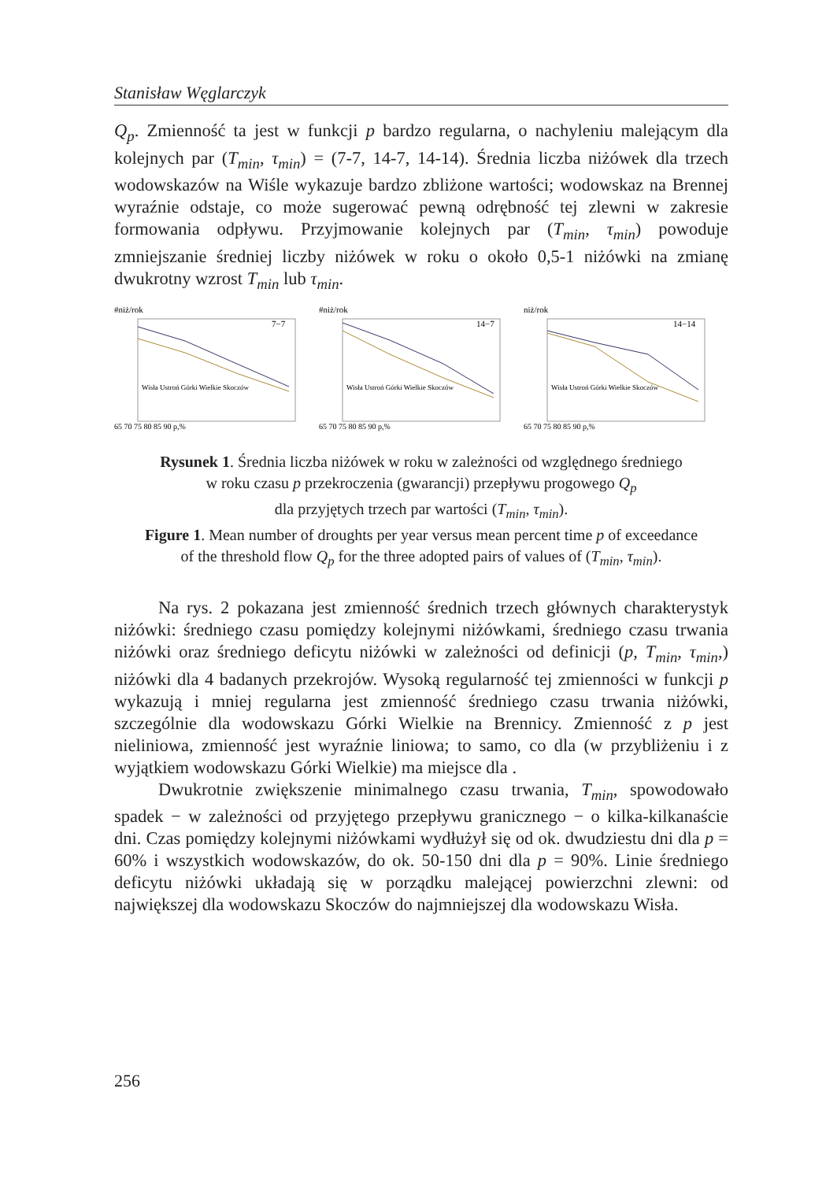Stanisław Węglarczyk
Q<sub>p</sub>. Zmienność ta jest w funkcji p bardzo regularna, o nachyleniu malejącym dla kolejnych par (T<sub>min</sub>, τ<sub>min</sub>) = (7-7, 14-7, 14-14). Średnia liczba niżówek dla trzech wodowskazów na Wiśle wykazuje bardzo zbliżone wartości; wodowskaz na Brennej wyraźnie odstaje, co może sugerować pewną odrębność tej zlewni w zakresie formowania odpływu. Przyjmowanie kolejnych par (T<sub>min</sub>, τ<sub>min</sub>) powoduje zmniejszanie średniej liczby niżówek w roku o około 0,5-1 niżówki na zmianę dwukrotny wzrost T<sub>min</sub> lub τ<sub>min</sub>.
#niż/rok
7−7
65 70 75 80 85 90 p,%
Wisła Ustroń Górki Wielkie Skoczów
#niż/rok
14−7
65 70 75 80 85 90 p,%
Wisła Ustroń Górki Wielkie Skoczów
niż/rok
14−14
65 70 75 80 85 90 p,%
Wisła Ustroń Górki Wielkie Skoczów
Rysunek 1. Średnia liczba niżówek w roku w zależności od względnego średniego
w roku czasu p przekroczenia (gwarancji) przepływu progowego Q<sub>p</sub>
dla przyjętych trzech par wartości (T<sub>min</sub>, τ<sub>min</sub>).
Figure 1. Mean number of droughts per year versus mean percent time p of exceedance
of the threshold flow Q<sub>p</sub> for the three adopted pairs of values of (T<sub>min</sub>, τ<sub>min</sub>).
Na rys. 2 pokazana jest zmienność średnich trzech głównych charakterystyk niżówki: średniego czasu pomiędzy kolejnymi niżówkami, średniego czasu trwania niżówki oraz średniego deficytu niżówki w zależności od definicji (p, T<sub>min</sub>, τ<sub>min</sub>,) niżówki dla 4 badanych przekrojów. Wysoką regularność tej zmienności w funkcji p wykazują i mniej regularna jest zmienność średniego czasu trwania niżówki, szczególnie dla wodowskazu Górki Wielkie na Brennicy. Zmienność z p jest nieliniowa, zmienność jest wyraźnie liniowa; to samo, co dla (w przybliżeniu i z wyjątkiem wodowskazu Górki Wielkie) ma miejsce dla .
Dwukrotnie zwiększenie minimalnego czasu trwania, T<sub>min</sub>, spowodowało spadek − w zależności od przyjętego przepływu granicznego − o kilka-kilkanaście dni. Czas pomiędzy kolejnymi niżówkami wydłużył się od ok. dwudziestu dni dla p = 60% i wszystkich wodowskazów, do ok. 50-150 dni dla p = 90%. Linie średniego deficytu niżówki układają się w porządku malejącej powierzchni zlewni: od największej dla wodowskazu Skoczów do najmniejszej dla wodowskazu Wisła.
256